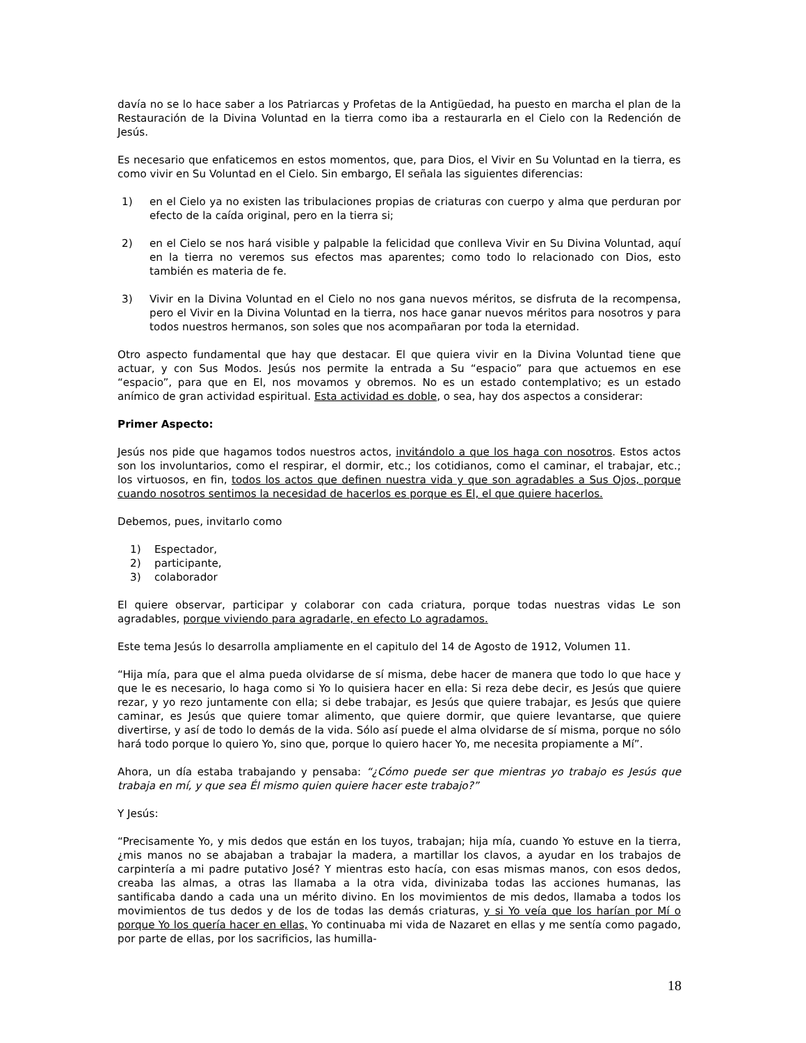davía no se lo hace saber a los Patriarcas y Profetas de la Antigüedad, ha puesto en marcha el plan de la Restauración de la Divina Voluntad en la tierra como iba a restaurarla en el Cielo con la Redención de Jesús.
Es necesario que enfaticemos en estos momentos, que, para Dios, el Vivir en Su Voluntad en la tierra, es como vivir en Su Voluntad en el Cielo. Sin embargo, El señala las siguientes diferencias:
1) en el Cielo ya no existen las tribulaciones propias de criaturas con cuerpo y alma que perduran por efecto de la caída original, pero en la tierra si;
2) en el Cielo se nos hará visible y palpable la felicidad que conlleva Vivir en Su Divina Voluntad, aquí en la tierra no veremos sus efectos mas aparentes; como todo lo relacionado con Dios, esto también es materia de fe.
3) Vivir en la Divina Voluntad en el Cielo no nos gana nuevos méritos, se disfruta de la recompensa, pero el Vivir en la Divina Voluntad en la tierra, nos hace ganar nuevos méritos para nosotros y para todos nuestros hermanos, son soles que nos acompañaran por toda la eternidad.
Otro aspecto fundamental que hay que destacar. El que quiera vivir en la Divina Voluntad tiene que actuar, y con Sus Modos. Jesús nos permite la entrada a Su “espacio” para que actuemos en ese “espacio”, para que en El, nos movamos y obremos. No es un estado contemplativo; es un estado anímico de gran actividad espiritual. Esta actividad es doble, o sea, hay dos aspectos a considerar:
Primer Aspecto:
Jesús nos pide que hagamos todos nuestros actos, invitándolo a que los haga con nosotros. Estos actos son los involuntarios, como el respirar, el dormir, etc.; los cotidianos, como el caminar, el trabajar, etc.; los virtuosos, en fin, todos los actos que definen nuestra vida y que son agradables a Sus Ojos, porque cuando nosotros sentimos la necesidad de hacerlos es porque es El, el que quiere hacerlos.
Debemos, pues, invitarlo como
1) Espectador,
2) participante,
3) colaborador
El quiere observar, participar y colaborar con cada criatura, porque todas nuestras vidas Le son agradables, porque viviendo para agradarle, en efecto Lo agradamos.
Este tema Jesús lo desarrolla ampliamente en el capitulo del 14 de Agosto de 1912, Volumen 11.
“Hija mía, para que el alma pueda olvidarse de sí misma, debe hacer de manera que todo lo que hace y que le es necesario, lo haga como si Yo lo quisiera hacer en ella: Si reza debe decir, es Jesús que quiere rezar, y yo rezo juntamente con ella; si debe trabajar, es Jesús que quiere trabajar, es Jesús que quiere caminar, es Jesús que quiere tomar alimento, que quiere dormir, que quiere levantarse, que quiere divertirse, y así de todo lo demás de la vida. Sólo así puede el alma olvidarse de sí misma, porque no sólo hará todo porque lo quiero Yo, sino que, porque lo quiero hacer Yo, me necesita propiamente a Mí”.
Ahora, un día estaba trabajando y pensaba: “¿Cómo puede ser que mientras yo trabajo es Jesús que trabaja en mí, y que sea Él mismo quien quiere hacer este trabajo?”
Y Jesús:
“Precisamente Yo, y mis dedos que están en los tuyos, trabajan; hija mía, cuando Yo estuve en la tierra, ¿mis manos no se abajaban a trabajar la madera, a martillar los clavos, a ayudar en los trabajos de carpintería a mi padre putativo José? Y mientras esto hacía, con esas mismas manos, con esos dedos, creaba las almas, a otras las llamaba a la otra vida, divinizaba todas las acciones humanas, las santificaba dando a cada una un mérito divino. En los movimientos de mis dedos, llamaba a todos los movimientos de tus dedos y de los de todas las demás criaturas, y si Yo veía que los harían por Mí o porque Yo los quería hacer en ellas, Yo continuaba mi vida de Nazaret en ellas y me sentía como pagado, por parte de ellas, por los sacrificios, las humilla-
18